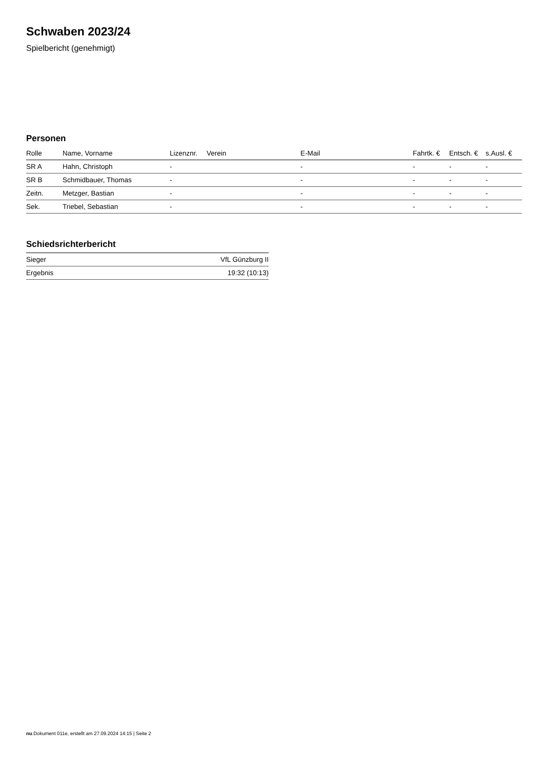Schwaben 2023/24
Spielbericht (genehmigt)
Personen
| Rolle | Name, Vorname | Lizenznr. | Verein | E-Mail | Fahrtk. € | Entsch. € | s.Ausl. € |
| --- | --- | --- | --- | --- | --- | --- | --- |
| SR A | Hahn, Christoph | - | | - | - | - | - |
| SR B | Schmidbauer, Thomas | - | | - | - | - | - |
| Zeitn. | Metzger, Bastian | - | | - | - | - | - |
| Sek. | Triebel, Sebastian | - | | - | - | - | - |
Schiedsrichterbericht
| Sieger | VfL Günzburg II |
| Ergebnis | 19:32 (10:13) |
nu.Dokument 011e, erstellt am 27.09.2024 14:15 | Seite 2